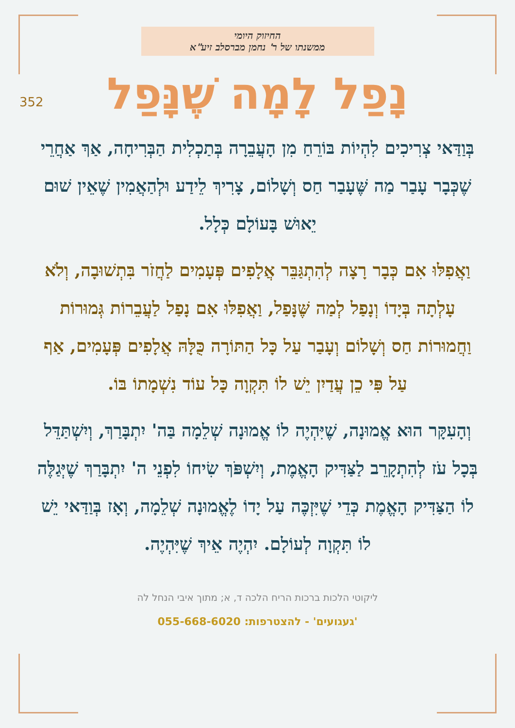החיזוק היומי
ממשנתו של ר' נחמן מברסלב זיע"א
352
נָפַל לָמָה שֶׁנָּפַל
בְּוַדַּאי צְרִיכִים לִהְיוֹת בּוֹרֵחַ מִן הָעֲבֵרָה בְּתַכְלִית הַבְּרִיחָה, אַךְ אַחֲרֵי שֶׁכְּבָר עָבַר מַה שֶּׁעָבַר חַס וְשָׁלוֹם, צָרִיךְ לֵידַע וּלְהַאֲמִין שֶׁאֵין שׁוּם יֵאוּשׁ בָּעוֹלָם כְּלָל.
וַאֲפִלּוּ אִם כְּבָר רָצָה לְהִתְגַּבֵּר אֲלָפִים פְּעָמִים לַחֲזֹר בִּתְשׁוּבָה, וְלֹא עָלְתָה בְּיָדוֹ וְנָפַל לְמַה שֶּׁנָּפַל, וַאֲפִלּוּ אִם נָפַל לַעֲבֵרוֹת גְּמוּרוֹת וַחֲמוּרוֹת חַס וְשָׁלוֹם וְעָבַר עַל כָּל הַתּוֹרָה כֻּלָּהּ אֲלָפִים פְּעָמִים, אַף עַל פִּי כֵן עֲדַיִן יֵשׁ לוֹ תִּקְוָה כָּל עוֹד נִשְׁמָתוֹ בּוֹ.
וְהָעִקָּר הוּא אֱמוּנָה, שֶׁיִּהְיֶה לוֹ אֱמוּנָה שְׁלֵמָה בַּה' יִתְבָּרַךְ, וְיִשְׁתַּדֵּל בְּכָל עֹז לְהִתְקָרֵב לַצַּדִּיק הָאֱמֶת, וְיִשְׁפֹּךְ שִׂיחוֹ לִפְנֵי ה' יִתְבָּרַךְ שֶׁיְּגַלֶּה לוֹ הַצַּדִּיק הָאֱמֶת כְּדֵי שֶׁיִּזְכֶּה עַל יָדוֹ לֶאֱמוּנָה שְׁלֵמָה, וְאָז בְּוַדַּאי יֵשׁ לוֹ תִּקְוָה לְעוֹלָם. יִהְיֶה אֵיךְ שֶׁיִּהְיֶה.
ליקוטי הלכות ברכות הריח הלכה ד, א; מתוך איבי הנחל לה
'געגועים' - להצטרפות: 055-668-6020